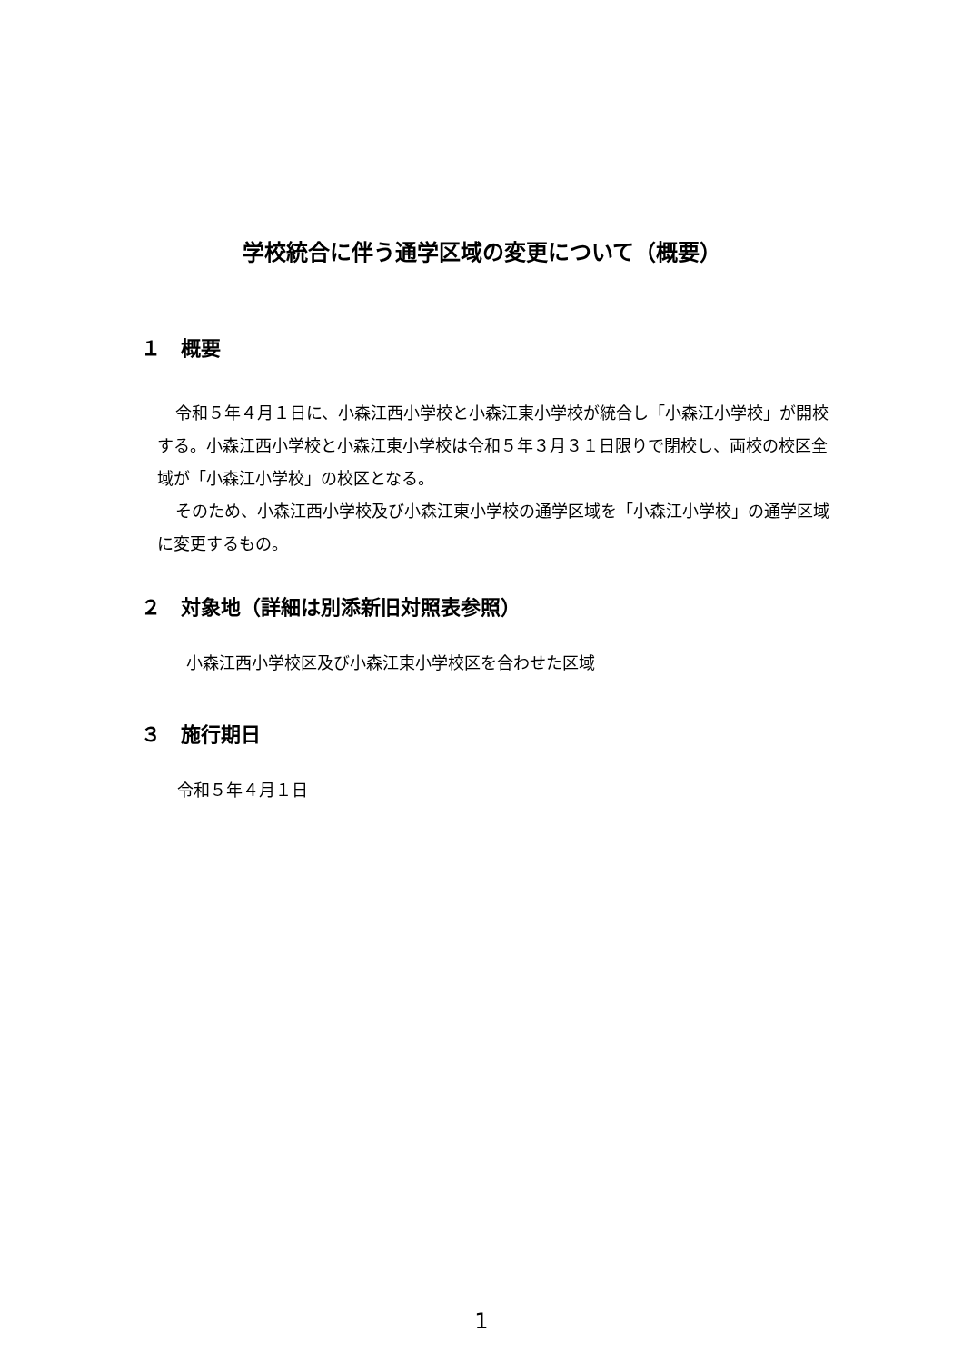学校統合に伴う通学区域の変更について（概要）
１　概要
令和５年４月１日に、小森江西小学校と小森江東小学校が統合し「小森江小学校」が開校する。小森江西小学校と小森江東小学校は令和５年３月３１日限りで閉校し、両校の校区全域が「小森江小学校」の校区となる。
そのため、小森江西小学校及び小森江東小学校の通学区域を「小森江小学校」の通学区域に変更するもの。
２　対象地（詳細は別添新旧対照表参照）
小森江西小学校区及び小森江東小学校区を合わせた区域
３　施行期日
令和５年４月１日
1